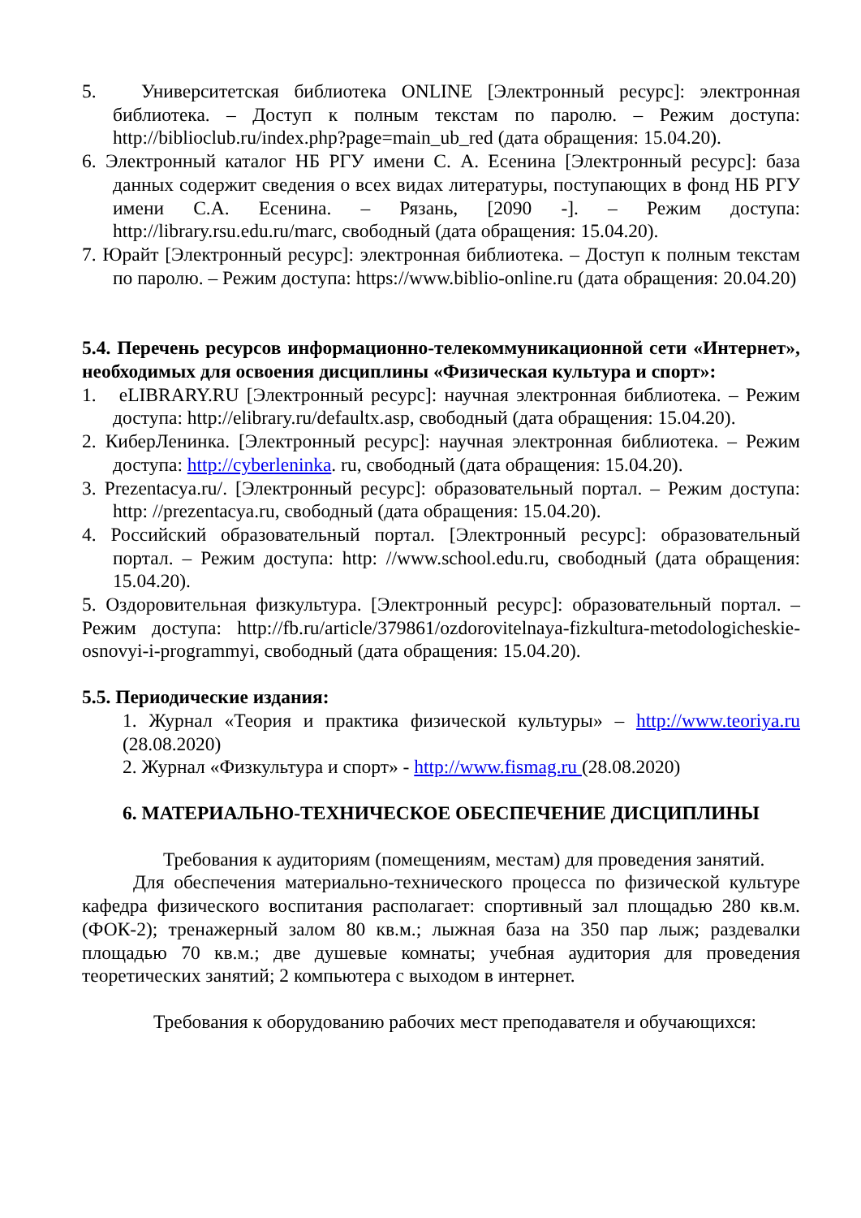5. Университетская библиотека ONLINE [Электронный ресурс]: электронная библиотека. – Доступ к полным текстам по паролю. – Режим доступа: http://biblioclub.ru/index.php?page=main_ub_red (дата обращения: 15.04.20).
6. Электронный каталог НБ РГУ имени С. А. Есенина [Электронный ресурс]: база данных содержит сведения о всех видах литературы, поступающих в фонд НБ РГУ имени С.А. Есенина. – Рязань, [2090 -]. – Режим доступа: http://library.rsu.edu.ru/marc, свободный (дата обращения: 15.04.20).
7. Юрайт [Электронный ресурс]: электронная библиотека. – Доступ к полным текстам по паролю. – Режим доступа: https://www.biblio-online.ru (дата обращения: 20.04.20)
5.4. Перечень ресурсов информационно-телекоммуникационной сети «Интернет», необходимых для освоения дисциплины «Физическая культура и спорт»:
1. eLIBRARY.RU [Электронный ресурс]: научная электронная библиотека. – Режим доступа: http://elibrary.ru/defaultx.asp, свободный (дата обращения: 15.04.20).
2. КиберЛенинка. [Электронный ресурс]: научная электронная библиотека. – Режим доступа: http://cyberleninka. ru, свободный (дата обращения: 15.04.20).
3. Prezentacya.ru/. [Электронный ресурс]: образовательный портал. – Режим доступа: http: //prezentacya.ru, свободный (дата обращения: 15.04.20).
4. Российский образовательный портал. [Электронный ресурс]: образовательный портал. – Режим доступа: http: //www.school.edu.ru, свободный (дата обращения: 15.04.20).
5. Оздоровительная физкультура. [Электронный ресурс]: образовательный портал. – Режим доступа: http://fb.ru/article/379861/ozdorovitelnaya-fizkultura-metodologicheskie-osnovyi-i-programmyi, свободный (дата обращения: 15.04.20).
5.5. Периодические издания:
1. Журнал «Теория и практика физической культуры» – http://www.teoriya.ru (28.08.2020)
2. Журнал «Физкультура и спорт» - http://www.fismag.ru (28.08.2020)
6. МАТЕРИАЛЬНО-ТЕХНИЧЕСКОЕ ОБЕСПЕЧЕНИЕ ДИСЦИПЛИНЫ
Требования к аудиториям (помещениям, местам) для проведения занятий.
Для обеспечения материально-технического процесса по физической культуре кафедра физического воспитания располагает: спортивный зал площадью 280 кв.м. (ФОК-2); тренажерный залом 80 кв.м.; лыжная база на 350 пар лыж; раздевалки площадью 70 кв.м.; две душевые комнаты; учебная аудитория для проведения теоретических занятий; 2 компьютера с выходом в интернет.
Требования к оборудованию рабочих мест преподавателя и обучающихся: